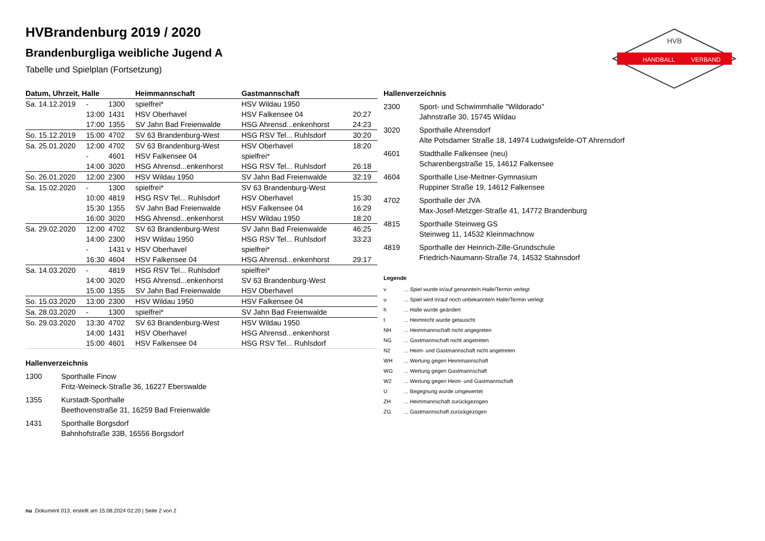HANDBALL
VERBAND
HVB
HVBrandenburg 2019 / 2020
Brandenburgliga weibliche Jugend A
Tabelle und Spielplan (Fortsetzung)
| Datum, Uhrzeit, Halle | | | Heimmannschaft | Gastmannschaft | |
| --- | --- | --- | --- | --- | --- |
| Sa. 14.12.2019 | - | 1300 | spielfrei* | HSV Wildau 1950 | |
| | 13:00 | 1431 | HSV Oberhavel | HSV Falkensee 04 | 20:27 |
| | 17:00 | 1355 | SV Jahn Bad Freienwalde | HSG Ahrensd...enkenhorst | 24:23 |
| So. 15.12.2019 | 15:00 | 4702 | SV 63 Brandenburg-West | HSG RSV Tel... Ruhlsdorf | 30:20 |
| Sa. 25.01.2020 | 12:00 | 4702 | SV 63 Brandenburg-West | HSV Oberhavel | 18:20 |
| | - | 4601 | HSV Falkensee 04 | spielfrei* | |
| | 14:00 | 3020 | HSG Ahrensd...enkenhorst | HSG RSV Tel... Ruhlsdorf | 26:18 |
| So. 26.01.2020 | 12:00 | 2300 | HSV Wildau 1950 | SV Jahn Bad Freienwalde | 32:19 |
| Sa. 15.02.2020 | - | 1300 | spielfrei* | SV 63 Brandenburg-West | |
| | 10:00 | 4819 | HSG RSV Tel... Ruhlsdorf | HSV Oberhavel | 15:30 |
| | 15:30 | 1355 | SV Jahn Bad Freienwalde | HSV Falkensee 04 | 16:29 |
| | 16:00 | 3020 | HSG Ahrensd...enkenhorst | HSV Wildau 1950 | 18:20 |
| Sa. 29.02.2020 | 12:00 | 4702 | SV 63 Brandenburg-West | SV Jahn Bad Freienwalde | 46:25 |
| | 14:00 | 2300 | HSV Wildau 1950 | HSG RSV Tel... Ruhlsdorf | 33:23 |
| | - | 1431 v | HSV Oberhavel | spielfrei* | |
| | 16:30 | 4604 | HSV Falkensee 04 | HSG Ahrensd...enkenhorst | 29:17 |
| Sa. 14.03.2020 | - | 4819 | HSG RSV Tel... Ruhlsdorf | spielfrei* | |
| | 14:00 | 3020 | HSG Ahrensd...enkenhorst | SV 63 Brandenburg-West | |
| | 15:00 | 1355 | SV Jahn Bad Freienwalde | HSV Oberhavel | |
| So. 15.03.2020 | 13:00 | 2300 | HSV Wildau 1950 | HSV Falkensee 04 | |
| Sa. 28.03.2020 | - | 1300 | spielfrei* | SV Jahn Bad Freienwalde | |
| So. 29.03.2020 | 13:30 | 4702 | SV 63 Brandenburg-West | HSV Wildau 1950 | |
| | 14:00 | 1431 | HSV Oberhavel | HSG Ahrensd...enkenhorst | |
| | 15:00 | 4601 | HSV Falkensee 04 | HSG RSV Tel... Ruhlsdorf | |
Hallenverzeichnis
| 1300 | Sporthalle Finow Fritz-Weineck-Straße 36, 16227 Eberswalde |
| 1355 | Kurstadt-Sporthalle Beethovenstraße 31, 16259 Bad Freienwalde |
| 1431 | Sporthalle Borgsdorf Bahnhofstraße 33B, 16556 Borgsdorf |
Hallenverzeichnis
| 2300 | Sport- und Schwimmhalle "Wildorado" Jahnstraße 30, 15745 Wildau |
| 3020 | Sporthalle Ahrensdorf Alte Potsdamer Straße 18, 14974 Ludwigsfelde-OT Ahrensdorf |
| 4601 | Stadthalle Falkensee (neu) Scharenbergstraße 15, 14612 Falkensee |
| 4604 | Sporthalle Lise-Meitner-Gymnasium Ruppiner Straße 19, 14612 Falkensee |
| 4702 | Sporthalle der JVA Max-Josef-Metzger-Straße 41, 14772 Brandenburg |
| 4815 | Sporthalle Steinweg GS Steinweg 11, 14532 Kleinmachnow |
| 4819 | Sporthalle der Heinrich-Zille-Grundschule Friedrich-Naumann-Straße 74, 14532 Stahnsdorf |
Legende
| v | ... Spiel wurde in/auf genannte/n Halle/Termin verlegt |
| u | ... Spiel wird in/auf noch unbekannte/n Halle/Termin verlegt |
| h | ... Halle wurde geändert |
| t | ... Heimrecht wurde getauscht |
| NH | ... Heimmannschaft nicht angegreten |
| NG | ... Gastmannschaft nicht angetreten |
| N2 | ... Heim- und Gastmannschaft nicht angetreten |
| WH | ... Wertung gegen Heimmannschaft |
| WG | ... Wertung gegen Gastmannschaft |
| W2 | ... Wertung gegen Heim- und Gastmannschaft |
| U | ... Begegnung wurde umgewertet |
| ZH | ... Heimmannschaft zurückgezogen |
| ZG | ... Gastmannschaft zurückgezogen |
nu .Dokument 013, erstellt am 15.08.2024 02:20 | Seite 2 von 2